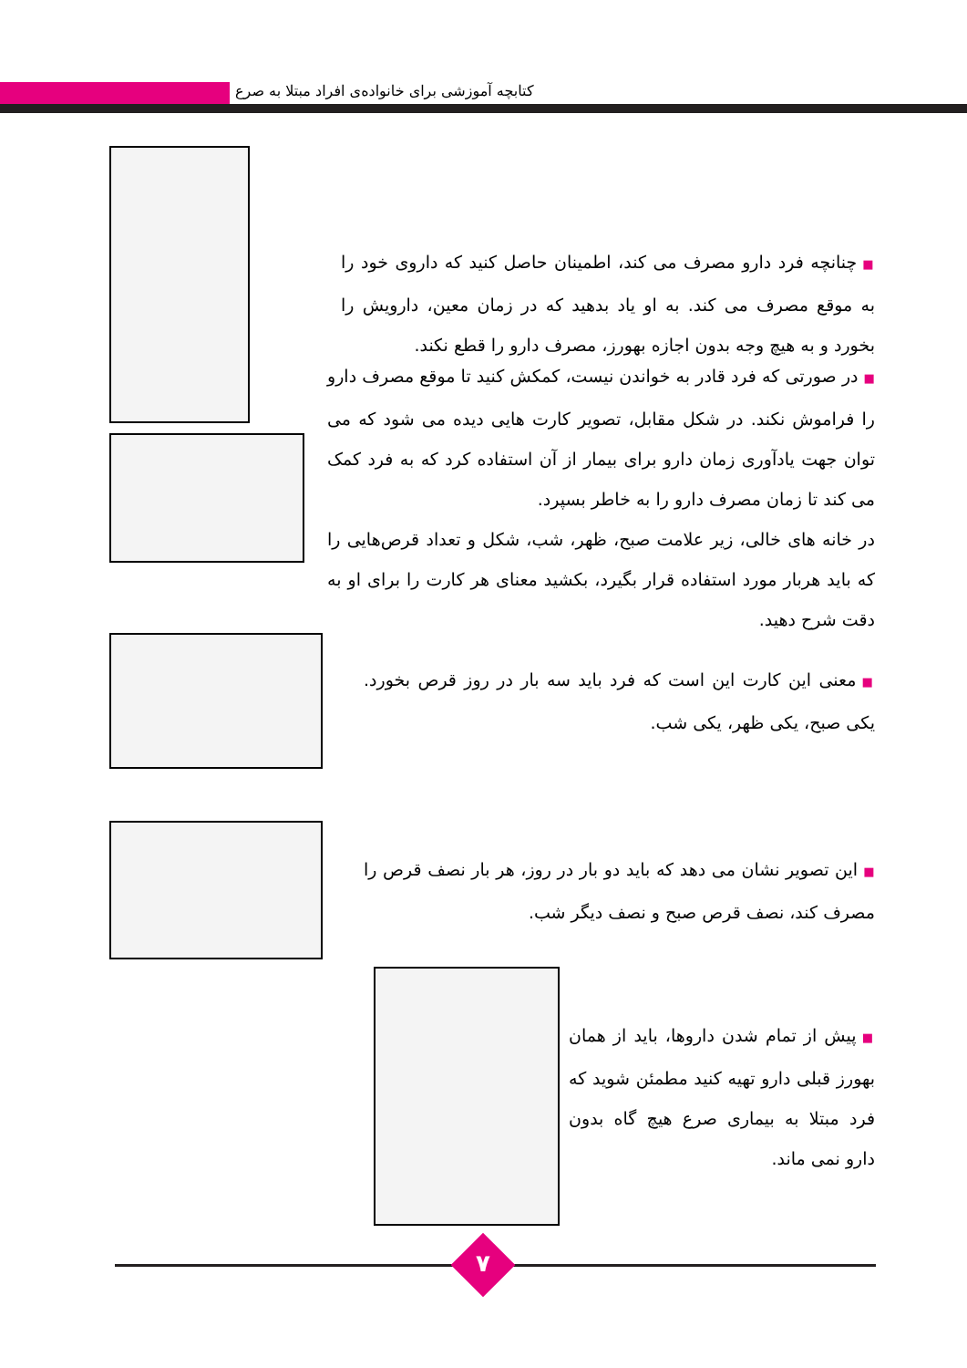کتابچه آموزشی برای خانواده‌ی افراد مبتلا به صرع
■ چنانچه فرد دارو مصرف می کند، اطمینان حاصل کنید که داروی خود را به موقع مصرف می کند. به او یاد بدهید که در زمان معین، دارویش را بخورد و به هیچ وجه بدون اجازه بهورز، مصرف دارو را قطع نکند.
■ در صورتی که فرد قادر به خواندن نیست، کمکش کنید تا موقع مصرف دارو را فراموش نکند. در شکل مقابل، تصویر کارت هایی دیده می شود که می توان جهت یادآوری زمان دارو برای بیمار از آن استفاده کرد که به فرد کمک می کند تا زمان مصرف دارو را به خاطر بسپرد.
در خانه های خالی، زیر علامت صبح، ظهر، شب، شکل و تعداد قرص‌هایی را که باید هربار مورد استفاده قرار بگیرد، بکشید معنای هر کارت را برای او به دقت شرح دهید.
■ معنی این کارت این است که فرد باید سه بار در روز قرص بخورد. یکی صبح، یکی ظهر، یکی شب.
■ این تصویر نشان می دهد که باید دو بار در روز، هر بار نصف قرص را مصرف کند، نصف قرص صبح و نصف دیگر شب.
■ پیش از تمام شدن داروها، باید از همان بهورز قبلی دارو تهیه کنید مطمئن شوید که فرد مبتلا به بیماری صرع هیچ گاه بدون دارو نمی ماند.
۷